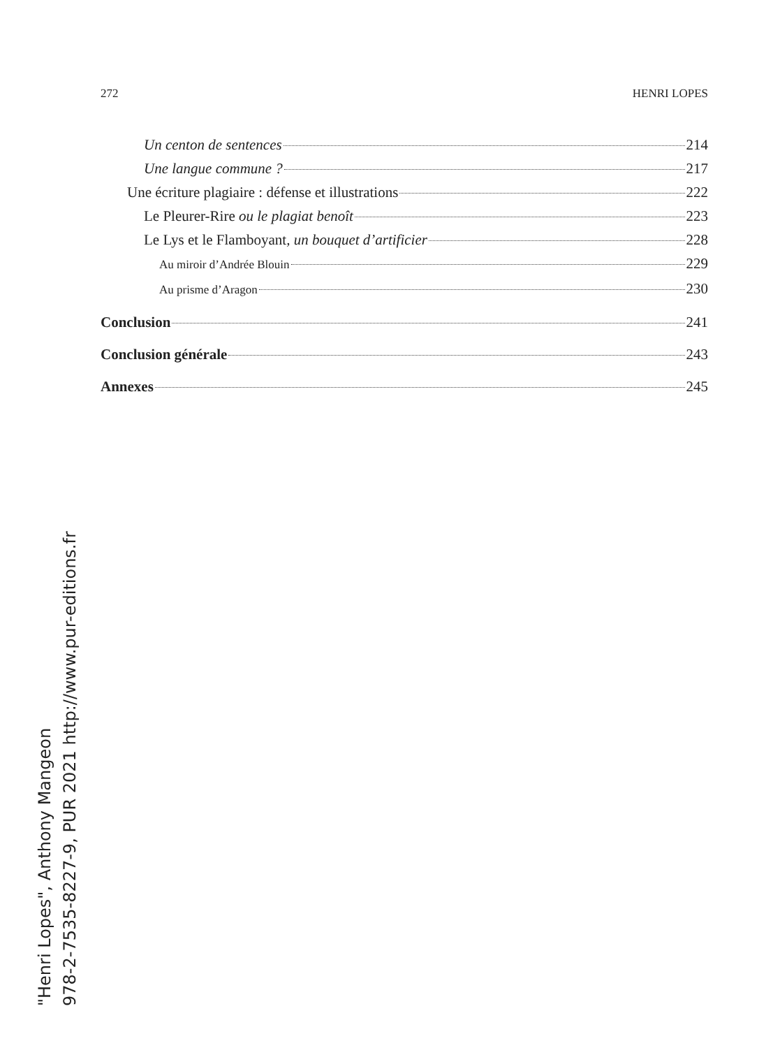272 HENRI LOPES
Un centon de sentences 214
Une langue commune ? 217
Une écriture plagiaire : défense et illustrations 222
Le Pleurer-Rire ou le plagiat benoît 223
Le Lys et le Flamboyant, un bouquet d’artificier 228
Au miroir d’Andrée Blouin 229
Au prisme d’Aragon 230
Conclusion 241
Conclusion générale 243
Annexes 245
"Henri Lopes", Anthony Mangeon
978-2-7535-8227-9, PUR 2021 http://www.pur-editions.fr